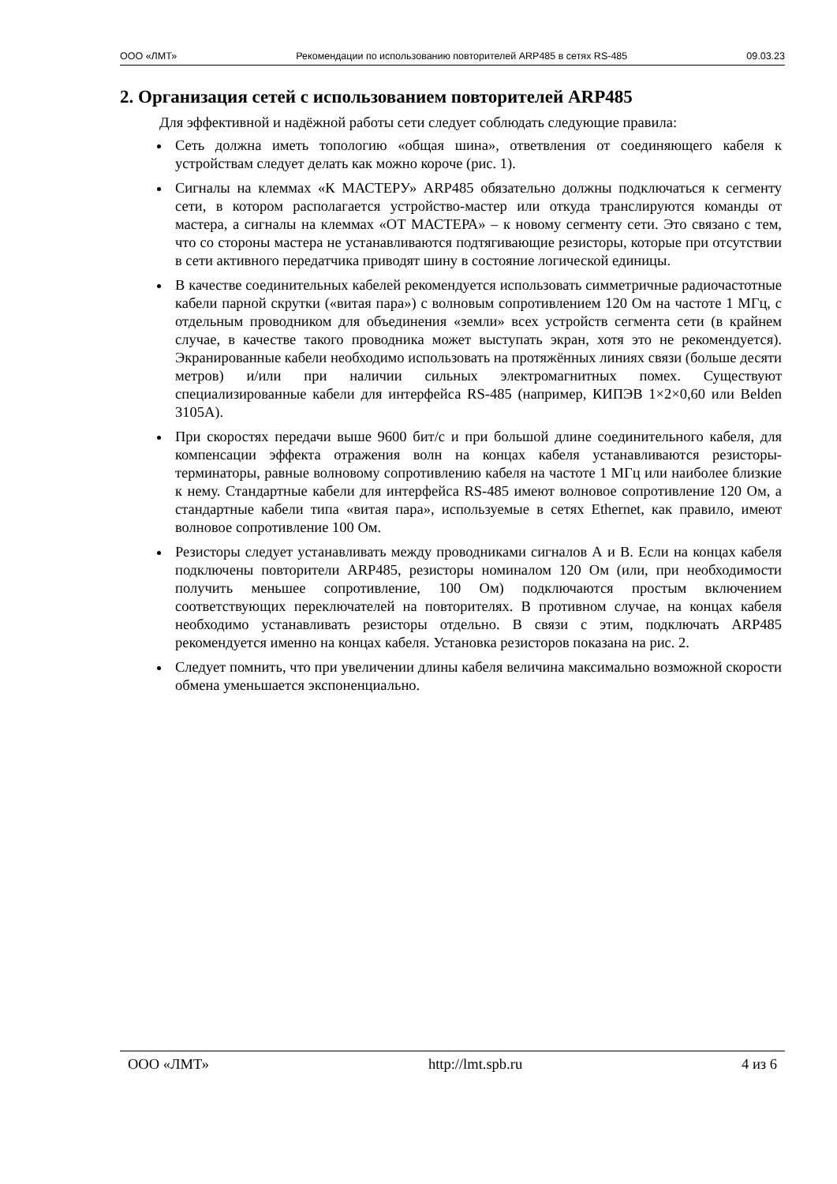ООО «ЛМТ» Рекомендации по использованию повторителей ARP485 в сетях RS-485 09.03.23
2. Организация сетей с использованием повторителей ARP485
Для эффективной и надёжной работы сети следует соблюдать следующие правила:
Сеть должна иметь топологию «общая шина», ответвления от соединяющего кабеля к устройствам следует делать как можно короче (рис. 1).
Сигналы на клеммах «К МАСТЕРУ» ARP485 обязательно должны подключаться к сегменту сети, в котором располагается устройство-мастер или откуда транслируются команды от мастера, а сигналы на клеммах «ОТ МАСТЕРА» – к новому сегменту сети. Это связано с тем, что со стороны мастера не устанавливаются подтягивающие резисторы, которые при отсутствии в сети активного передатчика приводят шину в состояние логической единицы.
В качестве соединительных кабелей рекомендуется использовать симметричные радиочастотные кабели парной скрутки («витая пара») с волновым сопротивлением 120 Ом на частоте 1 МГц, с отдельным проводником для объединения «земли» всех устройств сегмента сети (в крайнем случае, в качестве такого проводника может выступать экран, хотя это не рекомендуется). Экранированные кабели необходимо использовать на протяжённых линиях связи (больше десяти метров) и/или при наличии сильных электромагнитных помех. Существуют специализированные кабели для интерфейса RS-485 (например, КИПЭВ 1×2×0,60 или Belden 3105A).
При скоростях передачи выше 9600 бит/с и при большой длине соединительного кабеля, для компенсации эффекта отражения волн на концах кабеля устанавливаются резисторы-терминаторы, равные волновому сопротивлению кабеля на частоте 1 МГц или наиболее близкие к нему. Стандартные кабели для интерфейса RS-485 имеют волновое сопротивление 120 Ом, а стандартные кабели типа «витая пара», используемые в сетях Ethernet, как правило, имеют волновое сопротивление 100 Ом.
Резисторы следует устанавливать между проводниками сигналов А и В. Если на концах кабеля подключены повторители ARP485, резисторы номиналом 120 Ом (или, при необходимости получить меньшее сопротивление, 100 Ом) подключаются простым включением соответствующих переключателей на повторителях. В противном случае, на концах кабеля необходимо устанавливать резисторы отдельно. В связи с этим, подключать ARP485 рекомендуется именно на концах кабеля. Установка резисторов показана на рис. 2.
Следует помнить, что при увеличении длины кабеля величина максимально возможной скорости обмена уменьшается экспоненциально.
ООО «ЛМТ» http://lmt.spb.ru 4 из 6